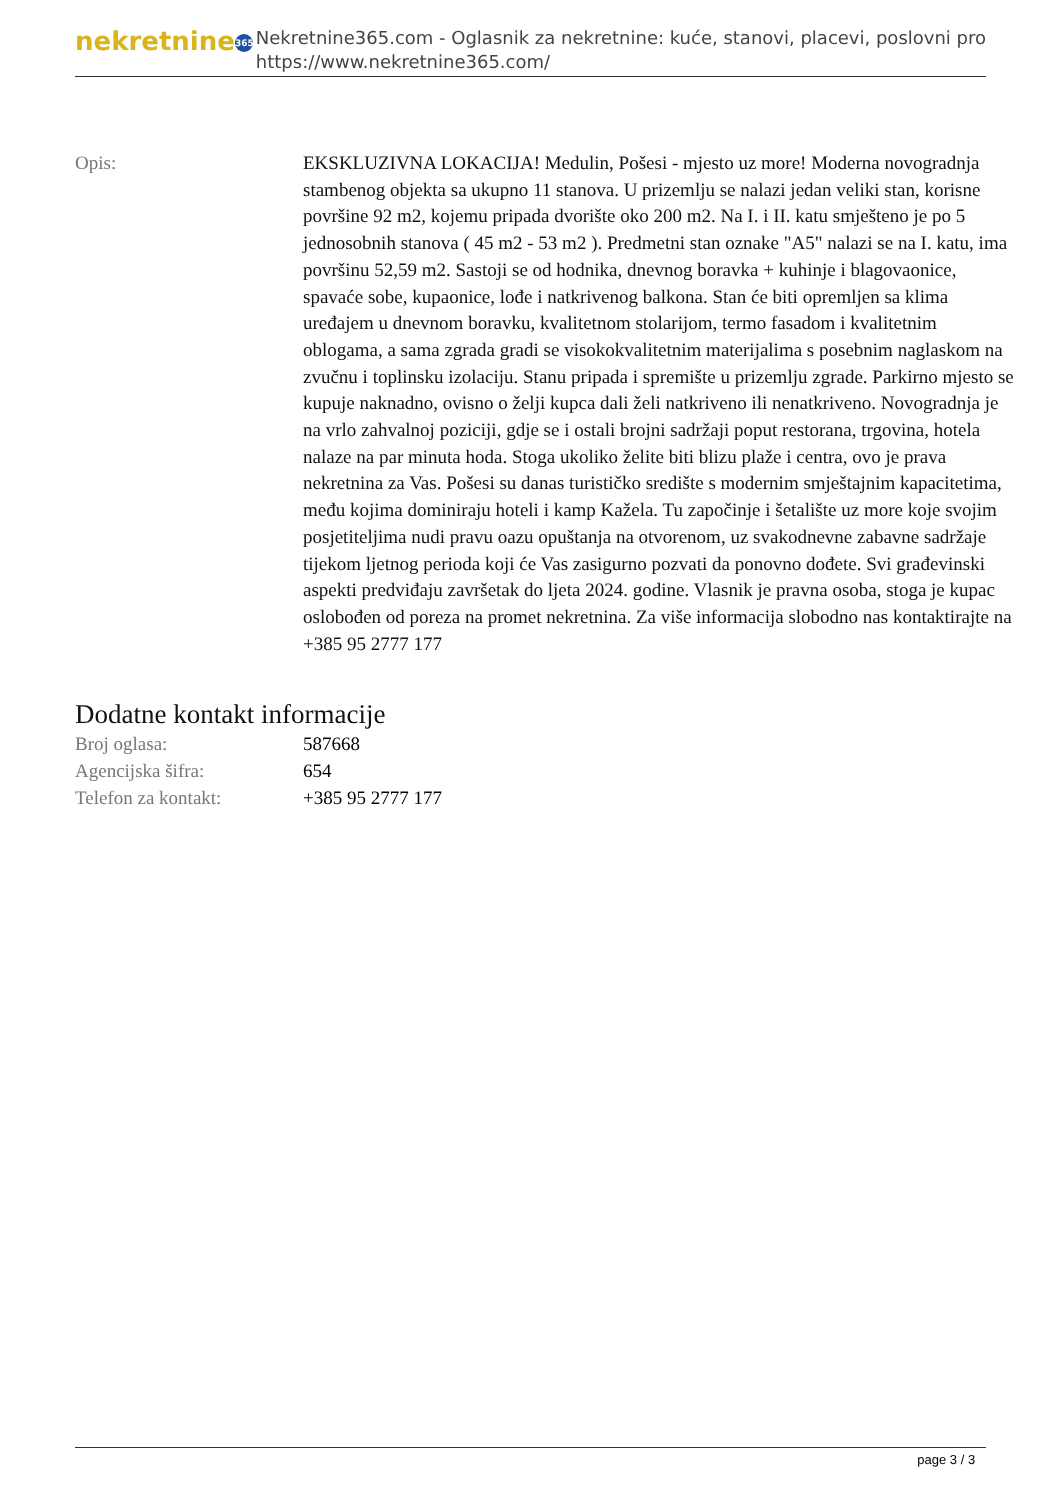nekretnine 365
Nekretnine365.com - Oglasnik za nekretnine: kuće, stanovi, placevi, poslovni pro
https://www.nekretnine365.com/
Opis: EKSKLUZIVNA LOKACIJA! Medulin, Pošesi - mjesto uz more! Moderna novogradnja stambenog objekta sa ukupno 11 stanova. U prizemlju se nalazi jedan veliki stan, korisne površine 92 m2, kojemu pripada dvorište oko 200 m2. Na I. i II. katu smješteno je po 5 jednosobnih stanova ( 45 m2 - 53 m2 ). Predmetni stan oznake "A5" nalazi se na I. katu, ima površinu 52,59 m2. Sastoji se od hodnika, dnevnog boravka + kuhinje i blagovaonice, spavaće sobe, kupaonice, lođe i natkrivenog balkona. Stan će biti opremljen sa klima uređajem u dnevnom boravku, kvalitetnom stolarijom, termo fasadom i kvalitetnim oblogama, a sama zgrada gradi se visokokvalitetnim materijalima s posebnim naglaskom na zvučnu i toplinsku izolaciju. Stanu pripada i spremište u prizemlju zgrade. Parkirno mjesto se kupuje naknadno, ovisno o želji kupca dali želi natkriveno ili nenatkriveno. Novogradnja je na vrlo zahvalnoj poziciji, gdje se i ostali brojni sadržaji poput restorana, trgovina, hotela nalaze na par minuta hoda. Stoga ukoliko želite biti blizu plaže i centra, ovo je prava nekretnina za Vas. Pošesi su danas turističko središte s modernim smještajnim kapacitetima, među kojima dominiraju hoteli i kamp Kažela. Tu započinje i šetalište uz more koje svojim posjetiteljima nudi pravu oazu opuštanja na otvorenom, uz svakodnevne zabavne sadržaje tijekom ljetnog perioda koji će Vas zasigurno pozvati da ponovno dođete. Svi građevinski aspekti predviđaju završetak do ljeta 2024. godine. Vlasnik je pravna osoba, stoga je kupac oslobođen od poreza na promet nekretnina. Za više informacija slobodno nas kontaktirajte na +385 95 2777 177
Dodatne kontakt informacije
| Broj oglasa: | 587668 |
| Agencijska šifra: | 654 |
| Telefon za kontakt: | +385 95 2777 177 |
page 3 / 3